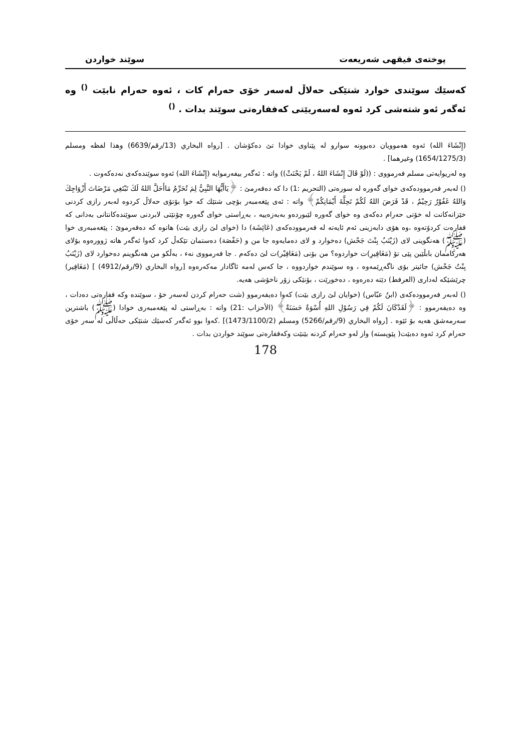پوختەی فیقهی شەریعەت سوێند خواردن
کەسێك سوێندی خوارد شتێکی حەلاڵ لەسەر خۆی حەرام کات ، ئەوە حەرام نابێت <sup>()</sup> وە ئەگەر ئەو شتەشی کرد ئەوە لەسەریێتی کەففارەتی سوێند بدات . <sup>()</sup>
(إِنْشَاءَ الله) ئەوە هەموویان دەبوونە سوارو لە پێناوی خوادا تێ دەکۆشان . [رواه البخاري (13/رقم/6639) وهذا لفظه ومسلم (1654/1275/3) وغيرهما] .
وە لەریوایەتی مسلم فەرمووی : ((لَوْ قَالَ إِنْشَاءَ اللهُ ، لَمْ يَحْنَثْ)) واتە : ئەگەر بیفەرموایە (إِنْشَاءَ الله) ئەوە سوێندەکەی نەدەکەوت .
() لەبەر فەرموودەکەی خوای گەورە لە سورەتی (التحريم :1) دا کە دەفەرمێ : ﴿يَاأَيُّهَا النَّبِيُّ لِمَ تُحَرِّمُ مَاأَحَلَّ اللهُ لَكَ تَبْتَغِي مَرْضَاتَ أَزْوَاجِكَ وَاللهُ غَفُوْرٌ رَحِيْمٌ ، قَدْ فَرَضَ اللهُ لَكُمْ تَحِلَّةَ أَيْمَانِكُمْ﴾ واتە : ئەی پێغەمبەر بۆچی شتێك كە خوا بۆتۆی حەلاڵ كردوە لەبەر رازی كردنی خێزانەكانت لە خۆتی حەرام دەكەی وە خوای گەورە لێبوردەو بەبەزەییە ، بەڕاستی خوای گەورە چۆنێتی لابردنی سوێندەكانتانی بەدانی كە ففارەت كردۆتەوە ،وە هۆی دابەزینی ئەم ئایەتە لە فەرموودەكەی (عَائِشَة) دا (خوای لێ رازی بێت) هاتوە كە دەفەرموێ : پێغەمبەری خوا (ﷺ) هەنگوینی لای (زَيْنَبُ بِنْتَ جَحْش) دەخوارد و لای دەمایەوە جا من و (حَفْصَة) دەستمان تێكەڵ كرد كەوا ئەگەر هاتە ژوورەوە بۆلای هەركاممان بابڵێین پێی تۆ (مَغَافِيرِ)ت خواردوە؟ من بۆنی (مَغَافِيْر)ت لێ دەكەم . جا فەرمووی نەء ، بەڵكو من هەنگوینم دەخوارد لای (زَيْنَبُ بِنْتُ جَحْش) جائیتر بۆی ناگەڕێمەوە ، وە سوێندم خواردووە ، جا كەس لەمە ئاگادار مەكەرەوە [رواه البخاري (9/رقم/4912) ] (مَغَافِير) چرێشێكە لەداری (العرفط) دێتە دەرەوە ، دەخورێت ، بۆنێكی زۆر ناخۆشی هەیە.
() لەبەر فەرموودەكەی (ابنُ عبّاس) (خوایان لێ رازی بێت) كەوا دەیفەرموو (شت حەرام كردن لەسەر خۆ ، سوێندە وكە ففارەتی دەدات ، وە دەیفەرموو : ﴿لَقَدْكَانَ لَكُمْ فِي رَسُوْلِ اللهِ أُسْوَةٌ حَسَنَةٌ﴾ (الأحزاب :21) واتە : بەڕاستی لە پێغەمبەری خوادا (ﷺ) باشترین سەرمەشق هەیە بۆ ئێوە . [رواه البخاري (9/رقم/5266) ومسلم (1473/1100/2)] .كەوا بوو ئەگەر كەسێك شتێكی حەڵاڵی لە سەر خۆی حەرام كرد ئەوە دەبێت( پێویستە) واز لەو حەرام كردنە بێنێت وكەففارەتی سوێند خواردن بدات .
178